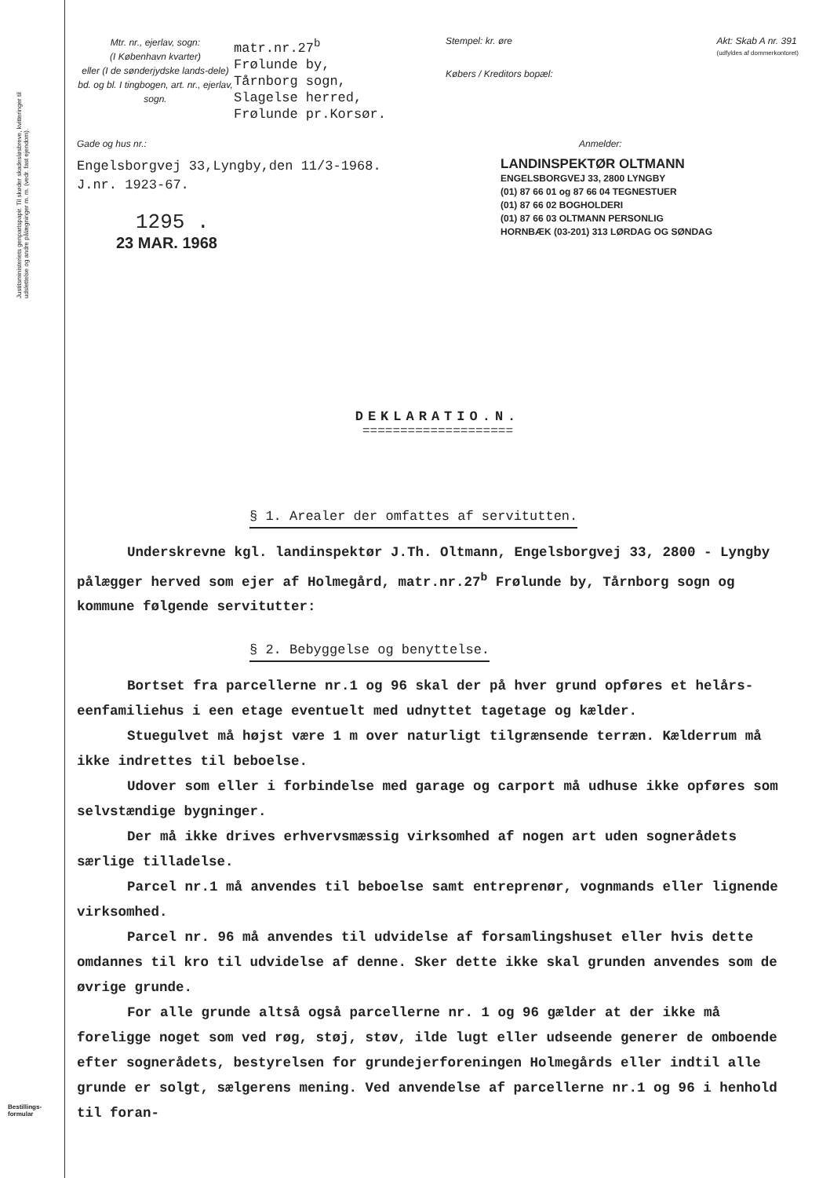Justitsministeriets genpartspapir. Til skøder skadesløsbreve, kvitteringer til udslettelse og andre pålægninger m. m. (vedr. fast ejendom).
Bestillings-
formular
Mtr. nr., ejerlav, sogn:
(I København kvarter)
eller (I de sønderjydske lands-dele) bd. og bl. I tingbogen, art. nr., ejerlav, sogn.
matr.nr.27<sup>b</sup>
Frølunde by,
Tårnborg sogn,
Slagelse herred,
Frølunde pr.Korsør.
Stempel: kr. øre Akt: Skab A nr. 391
(udfyldes af dommerkontoret)
Købers / Kreditors bopæl:
Gade og hus nr.:
Engelsborgvej 33,Lyngby,den 11/3-1968.
J.nr. 1923-67.
1295 .
23 MAR. 1968
Anmelder:
LANDINSPEKTØR OLTMANN
ENGELSBORGVEJ 33, 2800 LYNGBY
(01) 87 66 01 og 87 66 04 TEGNESTUER
(01) 87 66 02 BOGHOLDERI
(01) 87 66 03 OLTMANN PERSONLIG
HORNBÆK (03-201) 313 LØRDAG OG SØNDAG
DEKLARATIO.N.
====================
§ 1. Arealer der omfattes af servitutten.
Underskrevne kgl. landinspektør J.Th. Oltmann, Engelsborgvej 33, 2800 - Lyngby pålægger herved som ejer af Holmegård, matr.nr.27<sup>b</sup> Frølunde by, Tårnborg sogn og kommune følgende servitutter:
§ 2. Bebyggelse og benyttelse.
Bortset fra parcellerne nr.1 og 96 skal der på hver grund opføres et helårs-eenfamiliehus i een etage eventuelt med udnyttet tagetage og kælder.
Stuegulvet må højst være 1 m over naturligt tilgrænsende terræn. Kælderrum må ikke indrettes til beboelse.
Udover som eller i forbindelse med garage og carport må udhuse ikke opføres som selvstændige bygninger.
Der må ikke drives erhvervsmæssig virksomhed af nogen art uden sognerådets særlige tilladelse.
Parcel nr.1 må anvendes til beboelse samt entreprenør, vognmands eller lignende virksomhed.
Parcel nr. 96 må anvendes til udvidelse af forsamlingshuset eller hvis dette omdannes til kro til udvidelse af denne. Sker dette ikke skal grunden anvendes som de øvrige grunde.
For alle grunde altså også parcellerne nr. 1 og 96 gælder at der ikke må foreligge noget som ved røg, støj, støv, ilde lugt eller udseende generer de omboende efter sognerådets, bestyrelsen for grundejerforeningen Holmegårds eller indtil alle grunde er solgt, sælgerens mening. Ved anvendelse af parcellerne nr.1 og 96 i henhold til foran-